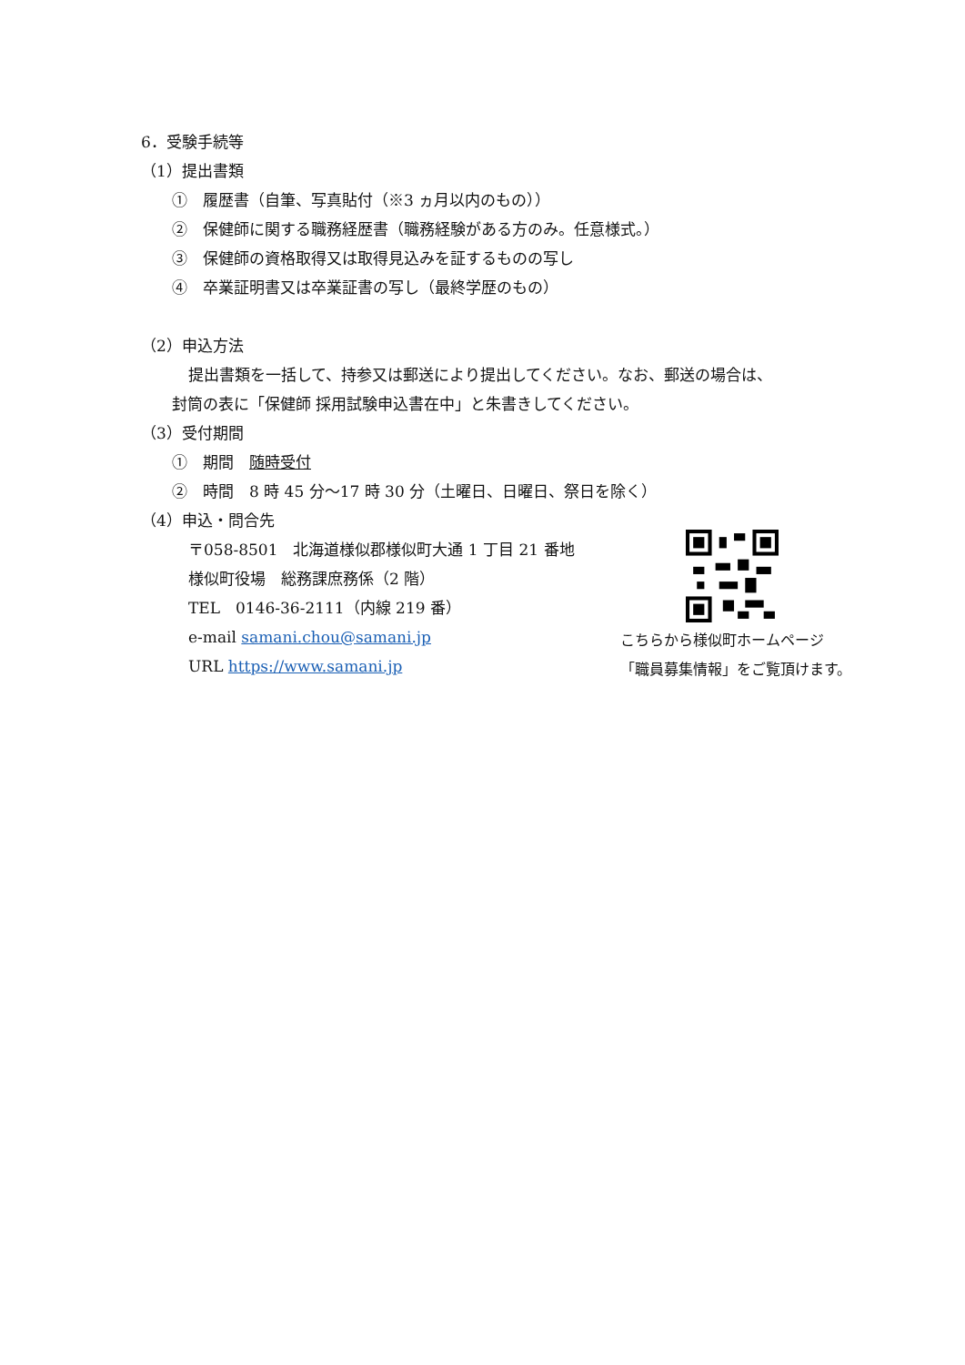6．受験手続等
（1）提出書類
①　履歴書（自筆、写真貼付（※3 ヵ月以内のもの））
②　保健師に関する職務経歴書（職務経験がある方のみ。任意様式。）
③　保健師の資格取得又は取得見込みを証するものの写し
④　卒業証明書又は卒業証書の写し（最終学歴のもの）
（2）申込方法
提出書類を一括して、持参又は郵送により提出してください。なお、郵送の場合は、
封筒の表に「保健師 採用試験申込書在中」と朱書きしてください。
（3）受付期間
①　期間　随時受付
②　時間　8 時 45 分～17 時 30 分（土曜日、日曜日、祭日を除く）
（4）申込・問合先
〒058-8501　北海道様似郡様似町大通 1 丁目 21 番地
様似町役場　総務課庶務係（2 階）
TEL　0146-36-2111（内線 219 番）
e-mail samani.chou@samani.jp
URL https://www.samani.jp
こちらから様似町ホームページ
「職員募集情報」をご覧頂けます。